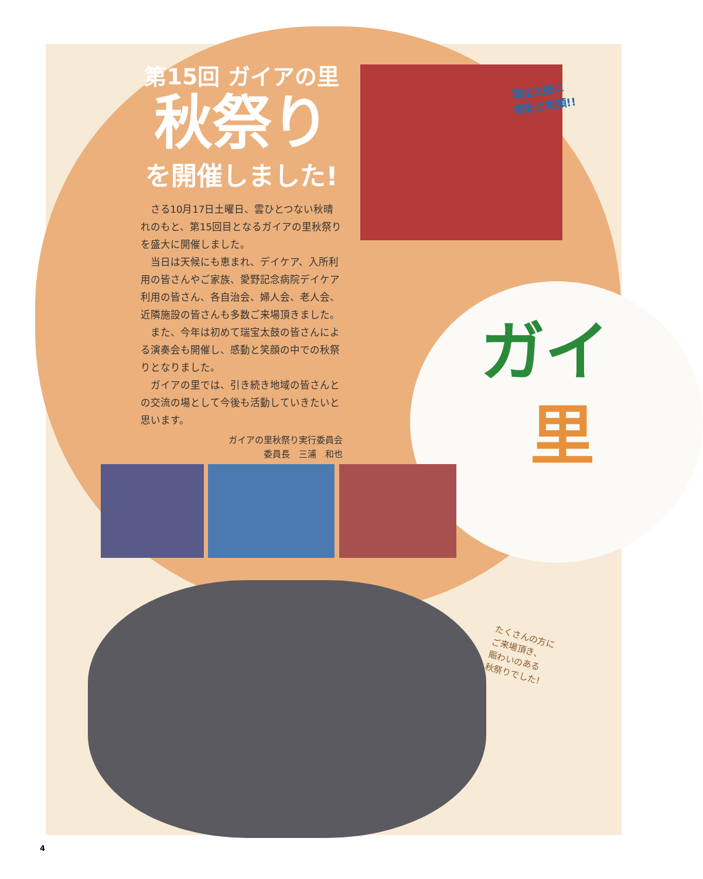第15回 ガイアの里
秋祭り
を開催しました!
さる10月17日土曜日、雲ひとつない秋晴れのもと、第15回目となるガイアの里秋祭りを盛大に開催しました。
当日は天候にも恵まれ、デイケア、入所利用の皆さんやご家族、愛野記念病院デイケア利用の皆さん、各自治会、婦人会、老人会、近隣施設の皆さんも多数ご来場頂きました。
また、今年は初めて瑞宝太鼓の皆さんによる演奏会も開催し、感動と笑顔の中での秋祭りとなりました。
ガイアの里では、引き続き地域の皆さんとの交流の場として今後も活動していきたいと思います。
ガイアの里秋祭り実行委員会
委員長　三浦　和也
瑞宝太鼓に
感動と笑顔!!
ガイ
里
たくさんの方に
ご来場頂き、
賑わいのある
秋祭りでした!
4